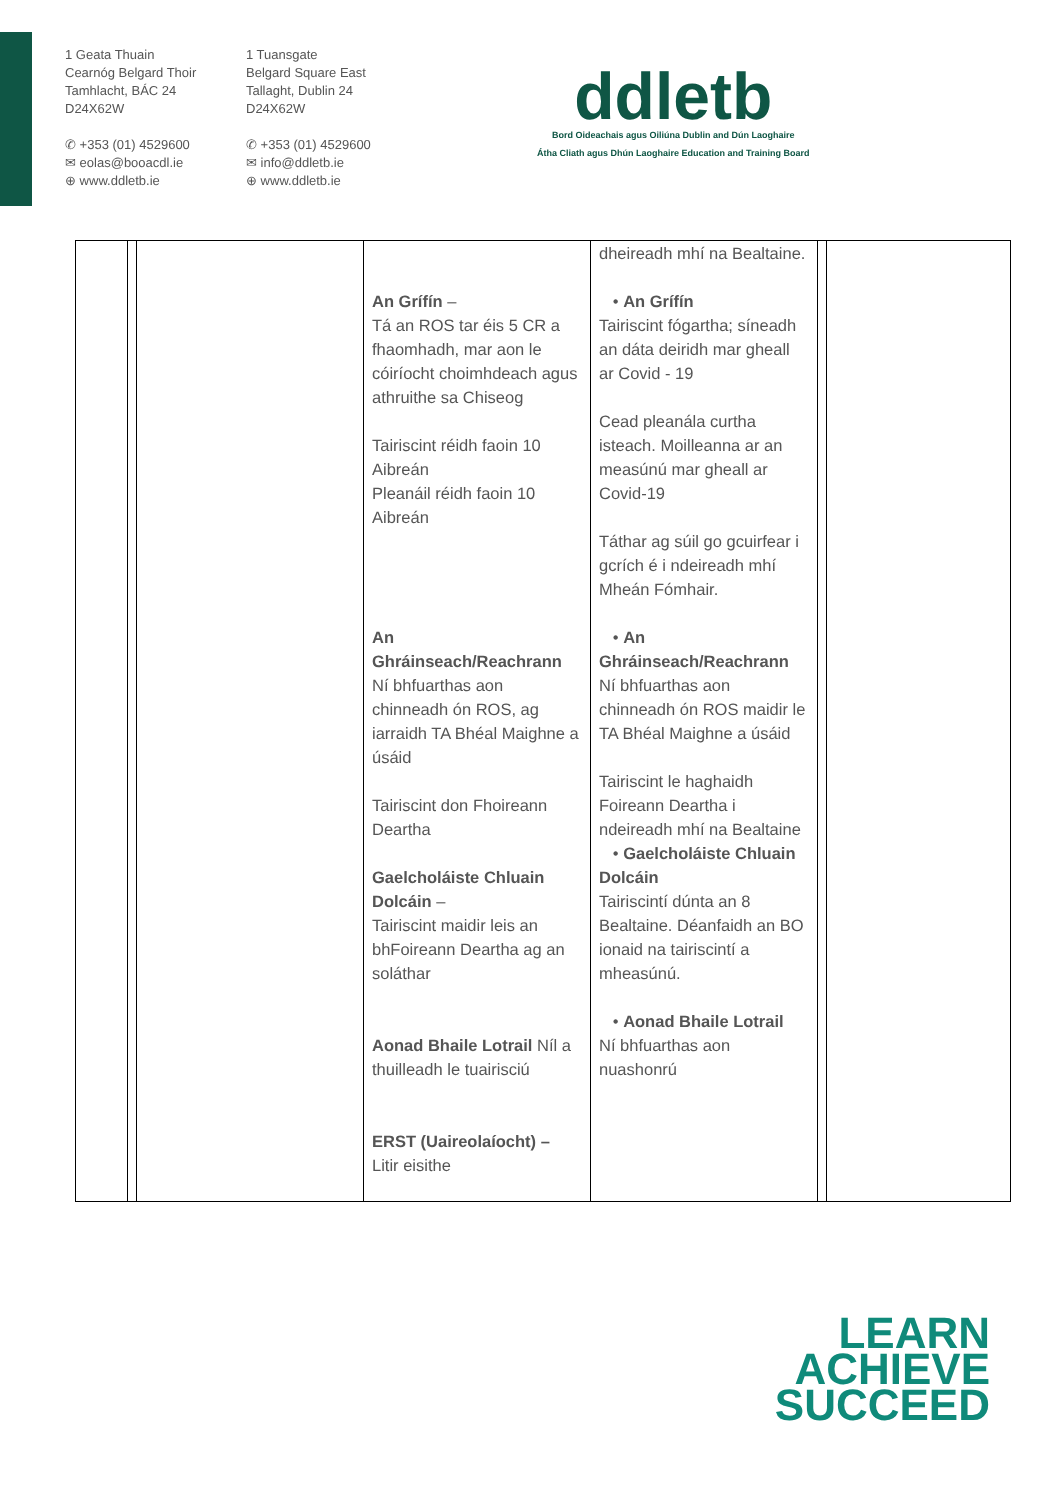1 Geata Thuain
Cearnóg Belgard Thoir
Tamhlacht, BÁC 24
D24X62W
✆ +353 (01) 4529600
✉ eolas@booacdl.ie
⊕ www.ddletb.ie
1 Tuansgate
Belgard Square East
Tallaght, Dublin 24
D24X62W
✆ +353 (01) 4529600
✉ info@ddletb.ie
⊕ www.ddletb.ie
ddletb
Bord Oideachais agus Oiliúna Dublin and Dún Laoghaire
Átha Cliath agus Dhún Laoghaire Education and Training Board
| | | | An Grífín – Tá an ROS tar éis 5 CR a fhaomhadh, mar aon le cóiríocht choimhdeach agus athruithe sa Chiseog Tairiscint réidh faoin 10 Aibreán Pleanáil réidh faoin 10 Aibreán An Ghráinseach/Reachrann Ní bhfuarthas aon chinneadh ón ROS, ag iarraidh TA Bhéal Maighne a úsáid Tairiscint don Fhoireann Deartha Gaelcholáiste Chluain Dolcáin – Tairiscint maidir leis an bhFoireann Deartha ag an soláthar Aonad Bhaile Lotrail Níl a thuilleadh le tuairisciú ERST (Uaireolaíocht) – Litir eisithe | dheireadh mhí na Bealtaine. • An Grífín Tairiscint fógartha; síneadh an dáta deiridh mar gheall ar Covid - 19 Cead pleanála curtha isteach. Moilleanna ar an measúnú mar gheall ar Covid-19 Táthar ag súil go gcuirfear i gcrích é i ndeireadh mhí Mheán Fómhair. • An Ghráinseach/Reachrann Ní bhfuarthas aon chinneadh ón ROS maidir le TA Bhéal Maighne a úsáid Tairiscint le haghaidh Foireann Deartha i ndeireadh mhí na Bealtaine • Gaelcholáiste Chluain Dolcáin Tairiscintí dúnta an 8 Bealtaine. Déanfaidh an BO ionaid na tairiscintí a mheasúnú. • Aonad Bhaile Lotrail Ní bhfuarthas aon nuashonrú | | |
LEARN
ACHIEVE
SUCCEED